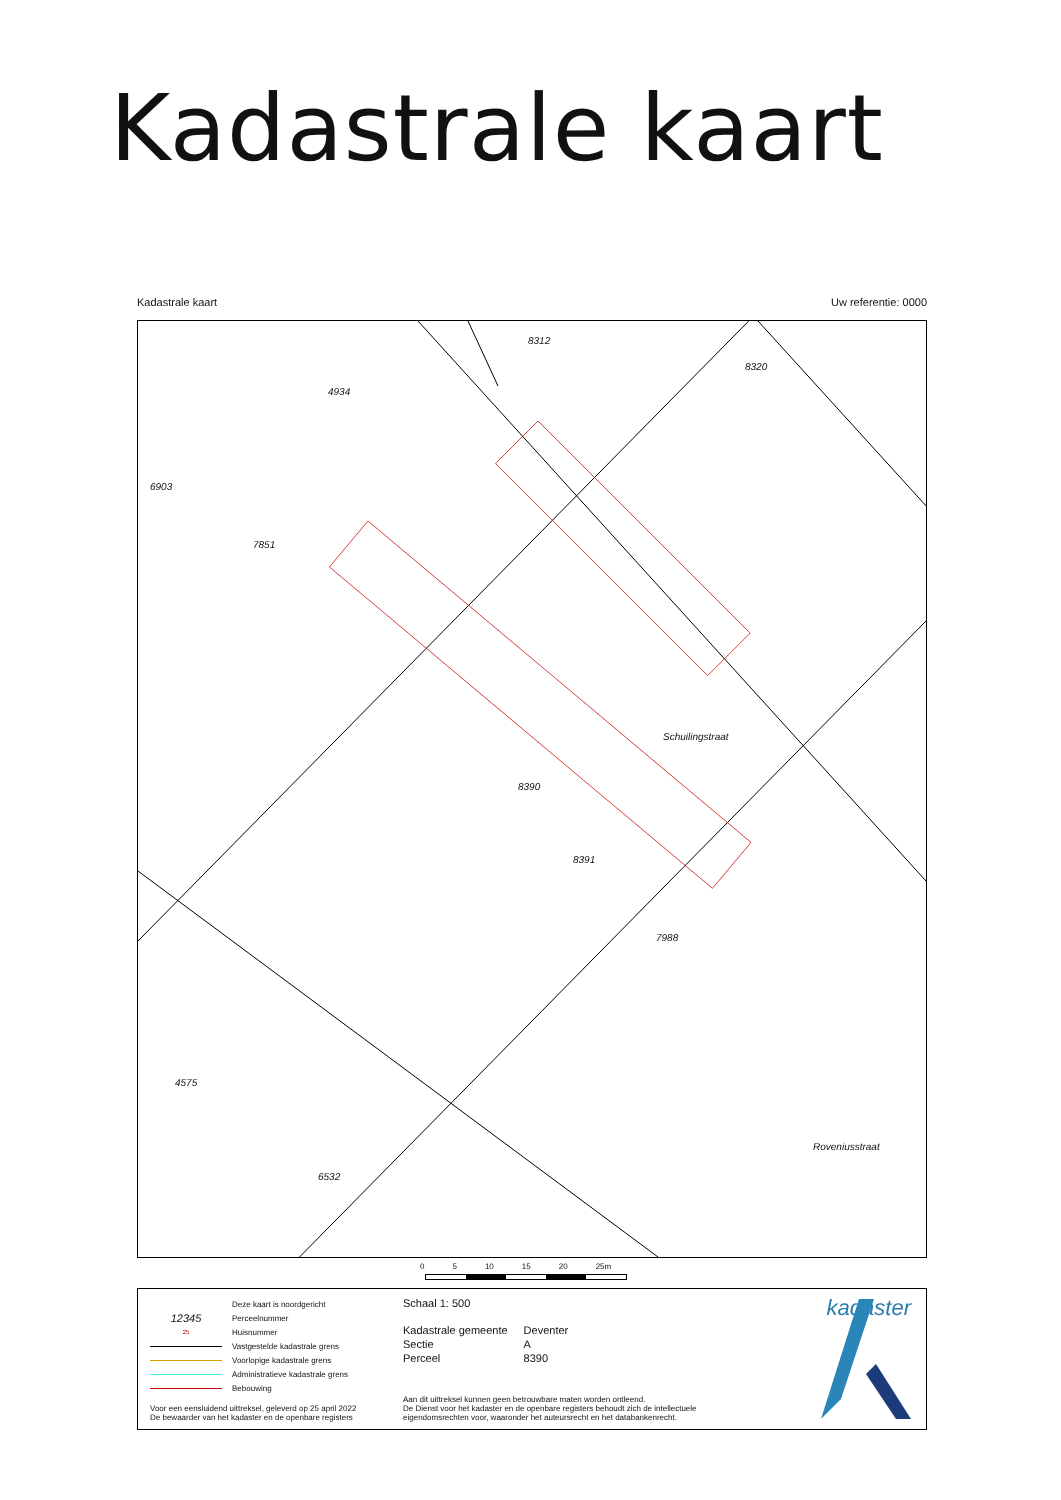Kadastrale kaart
Kadastrale kaart Uw referentie: 0000
8312
8320
4934
6903
7851
8391
7988
4575
6532
Schuilingstraat
Roveniusstraat
8390
0 5 10 15 20 25m
Deze kaart is noordgericht
12345 Perceelnummer
25 Huisnummer
Vastgestelde kadastrale grens
Voorlopige kadastrale grens
Administratieve kadastrale grens
Bebouwing
Schaal 1: 500
| Kadastrale gemeente | Deventer |
| Sectie | A |
| Perceel | 8390 |
Voor een eensluidend uittreksel, geleverd op 25 april 2022
De bewaarder van het kadaster en de openbare registers
Aan dit uittreksel kunnen geen betrouwbare maten worden ontleend.
De Dienst voor het kadaster en de openbare registers behoudt zich de intellectuele
eigendomsrechten voor, waaronder het auteursrecht en het databankenrecht.
kadaster